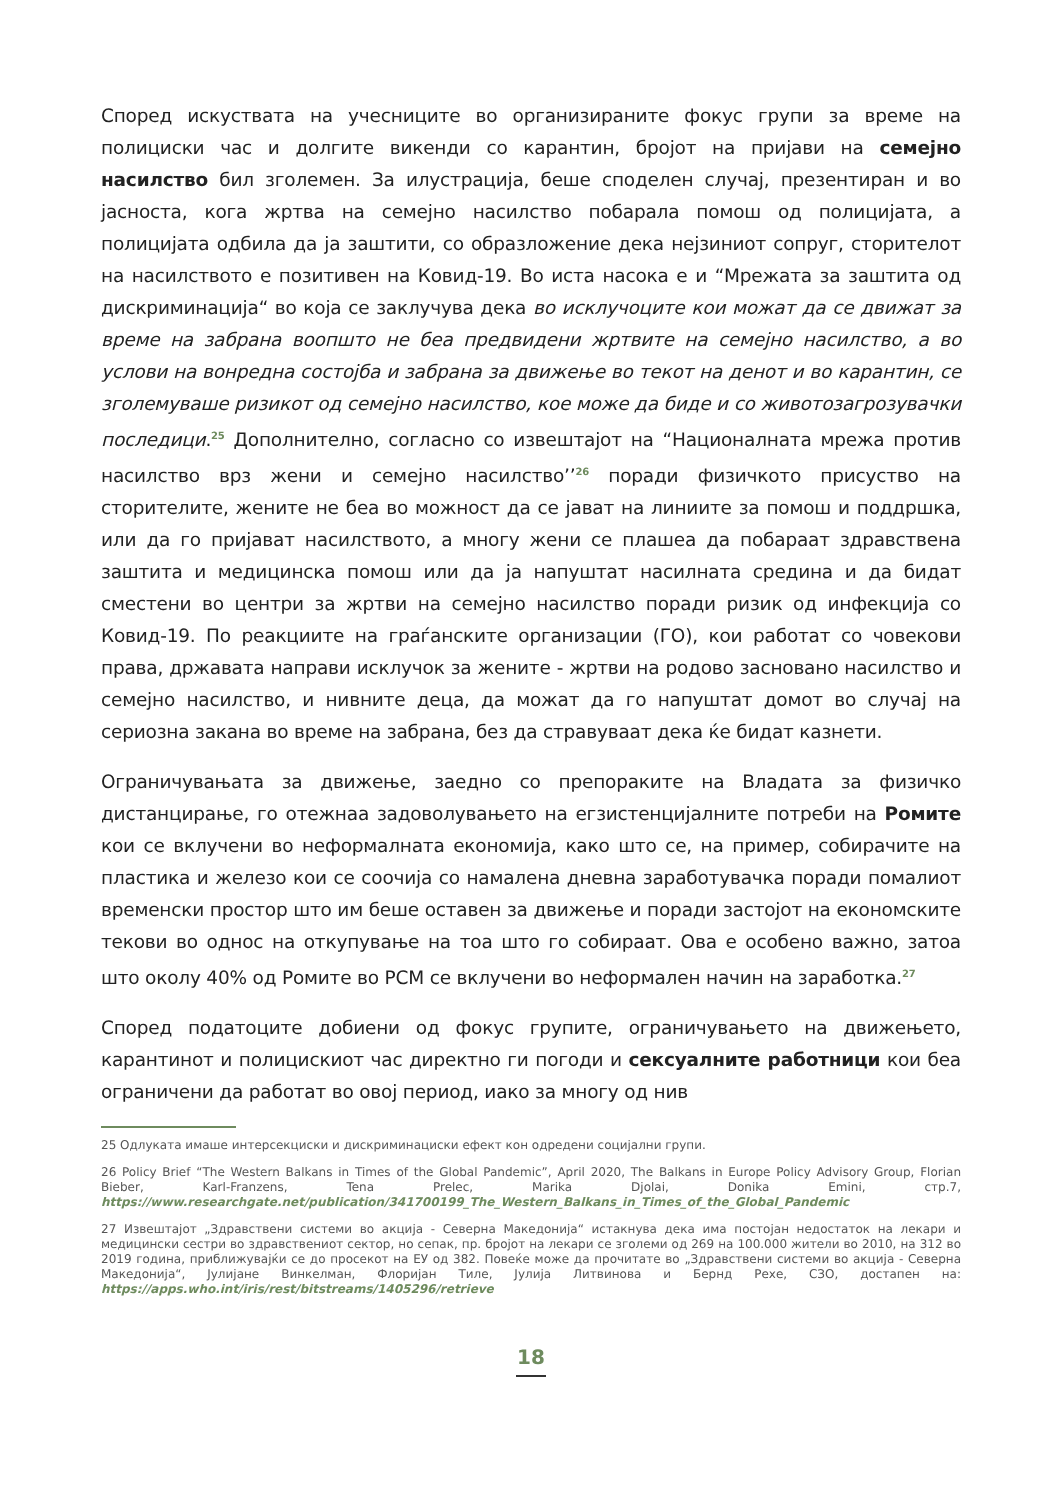Според искуствата на учесниците во организираните фокус групи за време на полициски час и долгите викенди со карантин, бројот на пријави на семејно насилство бил зголемен. За илустрација, беше споделен случај, презентиран и во јасноста, кога жртва на семејно насилство побарала помош од полицијата, а полицијата одбила да ја заштити, со образложение дека нејзиниот сопруг, сторителот на насилството е позитивен на Ковид-19. Во иста насока е и “Мрежата за заштита од дискриминација“ во која се заклучува дека во исклучоците кои можат да се движат за време на забрана воопшто не беа предвидени жртвите на семејно насилство, а во услови на вонредна состојба и забрана за движење во текот на денот и во карантин, се зголемуваше ризикот од семејно насилство, кое може да биде и со животозагрозувачки последици.<sup>25</sup> Дополнително, согласно со извештајот на “Националната мрежа против насилство врз жени и семејно насилство’’<sup>26</sup> поради физичкото присуство на сторителите, жените не беа во можност да се јават на линиите за помош и поддршка, или да го пријават насилството, а многу жени се плашеа да побараат здравствена заштита и медицинска помош или да ја напуштат насилната средина и да бидат сместени во центри за жртви на семејно насилство поради ризик од инфекција со Ковид-19. По реакциите на граѓанските организации (ГО), кои работат со човекови права, државата направи исклучок за жените - жртви на родово засновано насилство и семејно насилство, и нивните деца, да можат да го напуштат домот во случај на сериозна закана во време на забрана, без да стравуваат дека ќе бидат казнети.
Ограничувањата за движење, заедно со препораките на Владата за физичко дистанцирање, го отежнаа задоволувањето на егзистенцијалните потреби на Ромите кои се вклучени во неформалната економија, како што се, на пример, собирачите на пластика и железо кои се соочија со намалена дневна заработувачка поради помалиот временски простор што им беше оставен за движење и поради застојот на економските текови во однос на откупување на тоа што го собираат. Ова е особено важно, затоа што околу 40% од Ромите во РСМ се вклучени во неформален начин на заработка.<sup>27</sup>
Според податоците добиени од фокус групите, ограничувањето на движењето, карантинот и полицискиот час директно ги погоди и сексуалните работници кои беа ограничени да работат во овој период, иако за многу од нив
25 Одлуката имаше интерсекциски и дискриминациски ефект кон одредени социјални групи.
26 Policy Brief “The Western Balkans in Times of the Global Pandemic”, April 2020, The Balkans in Europe Policy Advisory Group, Florian Bieber, Karl-Franzens, Tena Prelec, Marika Djolai, Donika Emini, стр.7, https://www.researchgate.net/publication/341700199_The_Western_Balkans_in_Times_of_the_Global_Pandemic
27 Извештајот „Здравствени системи во акција - Северна Македонија“ истакнува дека има постојан недостаток на лекари и медицински сестри во здравствениот сектор, но сепак, пр. бројот на лекари се зголеми од 269 на 100.000 жители во 2010, на 312 во 2019 година, приближувајќи се до просекот на ЕУ од 382. Повеќе може да прочитате во „Здравствени системи во акција - Северна Македонија“, Јулијане Винкелман, Флоријан Тиле, Јулија Литвинова и Бернд Рехе, СЗО, достапен на: https://apps.who.int/iris/rest/bitstreams/1405296/retrieve
18